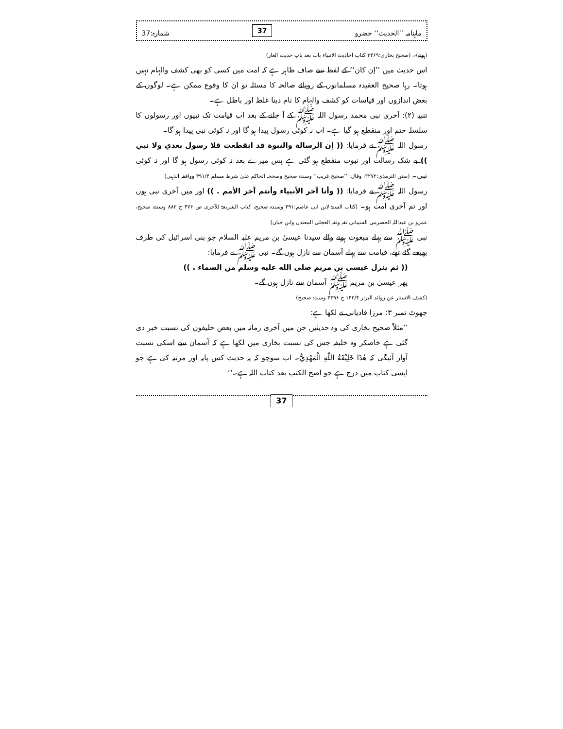ماہنامہ ’’الحدیث‘‘ حضرو 37 شمارہ:37
(ہوتے)۔ (صحیح بخاری:۳۴۶۹ کتاب احادیث الانبیاء باب بعد باب حدیث الغار)
اس حدیث میں ’’إن کان‘‘ کے لفظ سے صاف ظاہر ہے کہ امت میں کسی کو بھی کشف والہام نہیں ہوتا۔ رہا صحیح العقیدہ مسلمانوں کے رویائے صالحہ کا مسئلہ تو ان کا وقوع ممکن ہے۔ لوگوں کے بعض اندازوں اور قیاسات کو کشف والہام کا نام دینا غلط اور باطل ہے۔
تنبیہ (۲): آخری نبی محمد رسول اللہ ﷺ کے آ جانے کے بعد اب قیامت تک نبیوں اور رسولوں کا سلسلہ ختم اور منقطع ہو گیا ہے۔ اب نہ کوئی رسول پیدا ہو گا اور نہ کوئی نبی پیدا ہو گا۔
رسول اللہ ﷺ نے فرمایا: (( إن الرسالة والنبوة قد انقطعت فلا رسول بعدي ولا نبي )) بے شک رسالت اور نبوت منقطع ہو گئی ہے پس میرے بعد نہ کوئی رسول ہو گا اور نہ کوئی نبی۔ (سنن الترمذی:۲۲۷۲، وقال: ’’صحیح غریب‘‘ وسندہ صحیح وصححہ الحاکم علیٰ شرط مسلم ۳۹۱/۴ ووافقہ الذہبی)
رسول اللہ ﷺ نے فرمایا: (( وأنا آخر الأنبياء وأنتم آخر الأمم . )) اور میں آخری نبی ہوں اور تم آخری امت ہو۔ (کتاب السنۃ لابن ابی عاصم:۳۹۱ وسندہ صحیح، کتاب الشریعۃ للآجری ص ۳۷۶ ح ۸۸۲ وسندہ صحیح، عمرو بن عبداللہ الحضرمی السیبانی ثقہ وثقہ العجلی المعتدل وابن حبان)
نبی ﷺ سے پہلے مبعوث ہونے والے سیدنا عیسیٰ بن مریم علیہ السلام جو بنی اسرائیل کی طرف بھیجے گئے تھے، قیامت سے پہلے آسمان سے نازل ہوں گے۔ نبی ﷺ نے فرمایا:
(( ثم ينزل عيسى بن مريم صلى الله عليه وسلم من السماء . ))
پھر عیسیٰ بن مریم ﷺ آسمان سے نازل ہوں گے۔
(کشف الاستار عن زوائد البزار ۱۴۲/۴ ح ۳۳۹۶ وسندہ صحیح)
جھوٹ نمبر ۳: مرزا قادیانی نے لکھا ہے:
’’مثلاً صحیح بخاری کی وہ حدیثیں جن میں آخری زمانہ میں بعض خلیفوں کی نسبت خبر دی گئی ہے خاصکر وہ خلیفہ جس کی نسبت بخاری میں لکھا ہے کہ آسمان سے اسکی نسبت آواز آئیگی کہ هٰذَا خَلِيْفَةُ اللّٰهِ الْمَهْدِيُّ۔ اب سوچو کہ یہ حدیث کس پایہ اور مرتبہ کی ہے جو ایسی کتاب میں درج ہے جو اصح الکتب بعد کتاب اللہ ہے۔‘‘
37